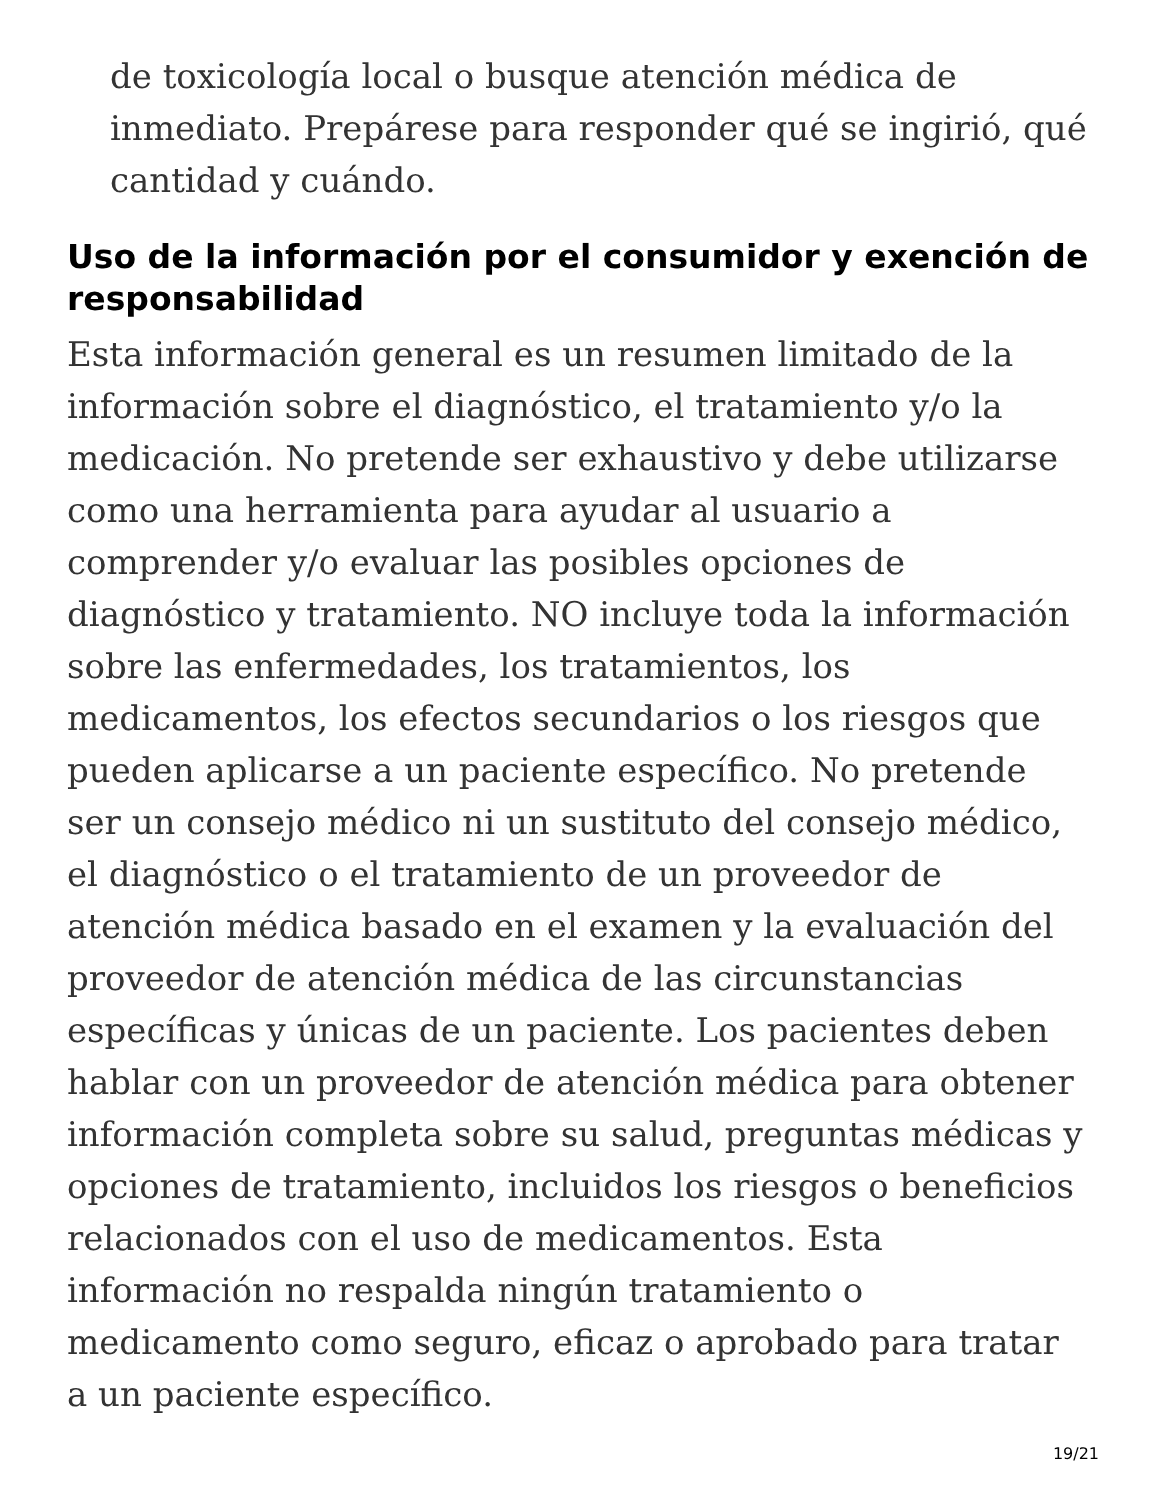de toxicología local o busque atención médica de inmediato. Prepárese para responder qué se ingirió, qué cantidad y cuándo.
Uso de la información por el consumidor y exención de responsabilidad
Esta información general es un resumen limitado de la información sobre el diagnóstico, el tratamiento y/o la medicación. No pretende ser exhaustivo y debe utilizarse como una herramienta para ayudar al usuario a comprender y/o evaluar las posibles opciones de diagnóstico y tratamiento. NO incluye toda la información sobre las enfermedades, los tratamientos, los medicamentos, los efectos secundarios o los riesgos que pueden aplicarse a un paciente específico. No pretende ser un consejo médico ni un sustituto del consejo médico, el diagnóstico o el tratamiento de un proveedor de atención médica basado en el examen y la evaluación del proveedor de atención médica de las circunstancias específicas y únicas de un paciente. Los pacientes deben hablar con un proveedor de atención médica para obtener información completa sobre su salud, preguntas médicas y opciones de tratamiento, incluidos los riesgos o beneficios relacionados con el uso de medicamentos. Esta información no respalda ningún tratamiento o medicamento como seguro, eficaz o aprobado para tratar a un paciente específico.
19/21